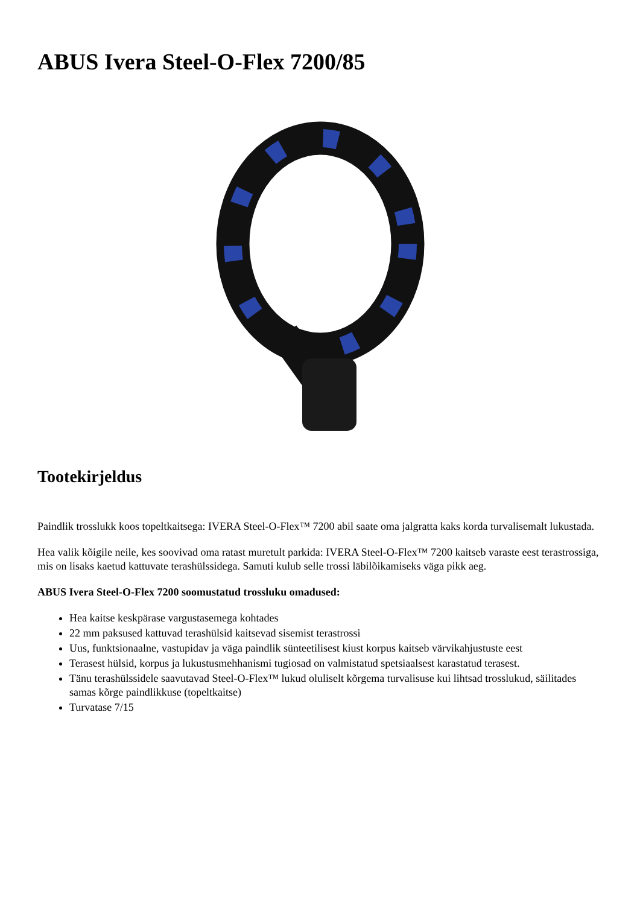ABUS Ivera Steel-O-Flex 7200/85
Tootekirjeldus
Paindlik trosslukk koos topeltkaitsega: IVERA Steel-O-Flex™ 7200 abil saate oma jalgratta kaks korda turvalisemalt lukustada.
Hea valik kõigile neile, kes soovivad oma ratast muretult parkida: IVERA Steel-O-Flex™ 7200 kaitseb varaste eest terastrossiga, mis on lisaks kaetud kattuvate terashülssidega. Samuti kulub selle trossi läbilõikamiseks väga pikk aeg.
ABUS Ivera Steel-O-Flex 7200 soomustatud trossluku omadused:
Hea kaitse keskpärase vargustasemega kohtades
22 mm paksused kattuvad terashülsid kaitsevad sisemist terastrossi
Uus, funktsionaalne, vastupidav ja väga paindlik sünteetilisest kiust korpus kaitseb värvikahjustuste eest
Terasest hülsid, korpus ja lukustusmehhanismi tugiosad on valmistatud spetsiaalsest karastatud terasest.
Tänu terashülssidele saavutavad Steel-O-Flex™ lukud oluliselt kõrgema turvalisuse kui lihtsad trosslukud, säilitades samas kõrge paindlikkuse (topeltkaitse)
Turvatase 7/15